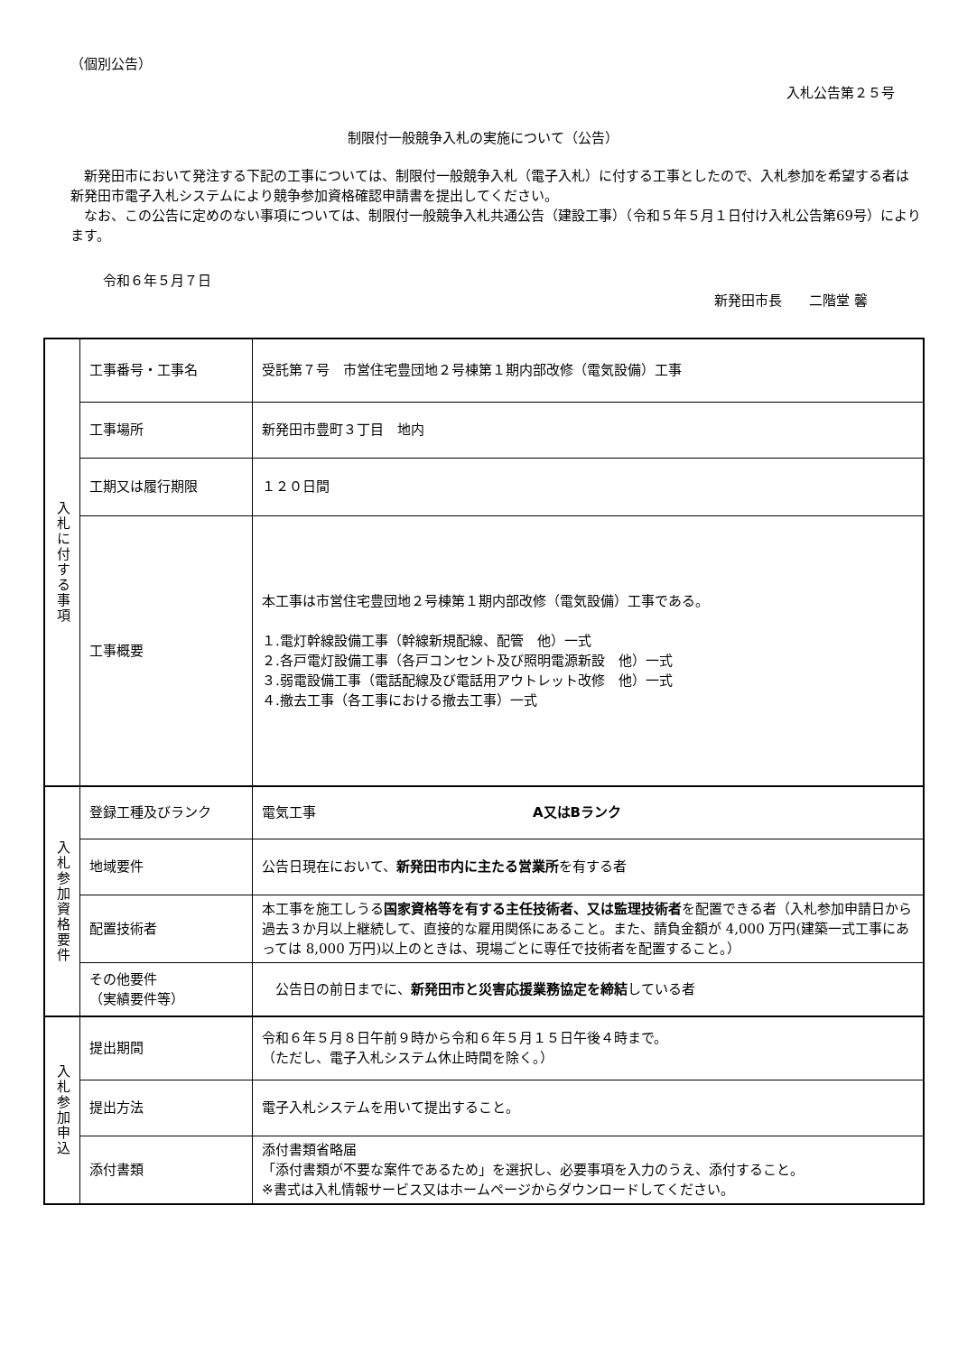（個別公告）
入札公告第２５号
制限付一般競争入札の実施について（公告）
　新発田市において発注する下記の工事については、制限付一般競争入札（電子入札）に付する工事としたので、入札参加を希望する者は新発田市電子入札システムにより競争参加資格確認申請書を提出してください。
　なお、この公告に定めのない事項については、制限付一般競争入札共通公告（建設工事）（令和５年５月１日付け入札公告第69号）によります。
令和６年５月７日
新発田市長　　二階堂 馨
| 入札に付する事項 | 工事番号・工事名 | 受託第７号 市営住宅豊団地２号棟第１期内部改修（電気設備）工事 |
| | 工事場所 | 新発田市豊町３丁目 地内 |
| | 工期又は履行期限 | １２０日間 |
| | 工事概要 | 本工事は市営住宅豊団地２号棟第１期内部改修（電気設備）工事である。 １.電灯幹線設備工事（幹線新規配線、配管 他）一式 ２.各戸電灯設備工事（各戸コンセント及び照明電源新設 他）一式 ３.弱電設備工事（電話配線及び電話用アウトレット改修 他）一式 ４.撤去工事（各工事における撤去工事）一式 |
| 入札参加資格要件 | 登録工種及びランク | 電気工事 A又はBランク |
| | 地域要件 | 公告日現在において、 新発田市内に主たる営業所 を有する者 |
| | 配置技術者 | 本工事を施工しうる 国家資格等を有する主任技術者、又は監理技術者 を配置できる者（入札参加申請日から過去３か月以上継続して、直接的な雇用関係にあること。また、請負金額が 4,000 万円(建築一式工事にあっては 8,000 万円)以上のときは、現場ごとに専任で技術者を配置すること。） |
| | その他要件 （実績要件等） | 公告日の前日までに、 新発田市と災害応援業務協定を締結 している者 |
| 入札参加申込 | 提出期間 | 令和６年５月８日午前９時から令和６年５月１５日午後４時まで。 （ただし、電子入札システム休止時間を除く。） |
| | 提出方法 | 電子入札システムを用いて提出すること。 |
| | 添付書類 | 添付書類省略届 「添付書類が不要な案件であるため」を選択し、必要事項を入力のうえ、添付すること。 ※書式は入札情報サービス又はホームページからダウンロードしてください。 |